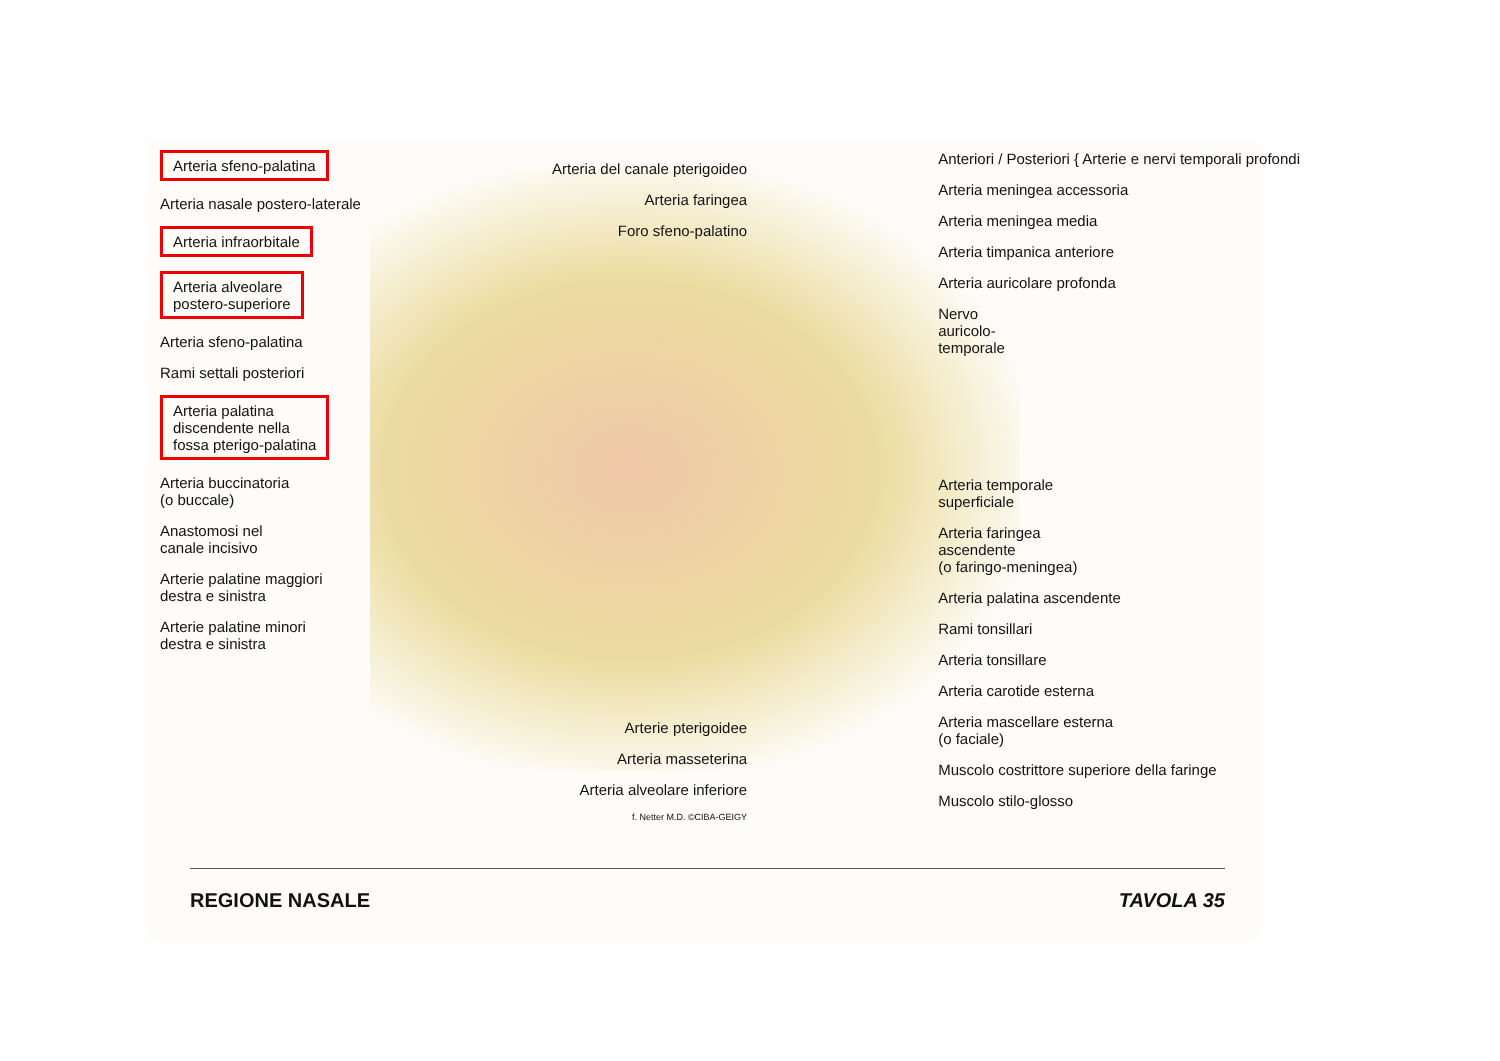Arteria sfeno-palatina
Arteria nasale postero-laterale
Arteria infraorbitale
Arteria alveolare
postero-superiore
Arteria sfeno-palatina
Rami settali posteriori
Arteria palatina
discendente nella
fossa pterigo-palatina
Arteria buccinatoria
(o buccale)
Anastomosi nel
canale incisivo
Arterie palatine maggiori
destra e sinistra
Arterie palatine minori
destra e sinistra
Arteria del canale pterigoideo
Arteria faringea
Foro sfeno-palatino
Arterie pterigoidee
Arteria masseterina
Arteria alveolare inferiore
f. Netter M.D. ©CIBA-GEIGY
Anteriori / Posteriori { Arterie e nervi temporali profondi
Arteria meningea accessoria
Arteria meningea media
Arteria timpanica anteriore
Arteria auricolare profonda
Nervo
auricolo-
temporale
Arteria temporale
superficiale
Arteria faringea
ascendente
(o faringo-meningea)
Arteria palatina ascendente
Rami tonsillari
Arteria tonsillare
Arteria carotide esterna
Arteria mascellare esterna
(o faciale)
Muscolo costrittore superiore della faringe
Muscolo stilo-glosso
REGIONE NASALE TAVOLA 35